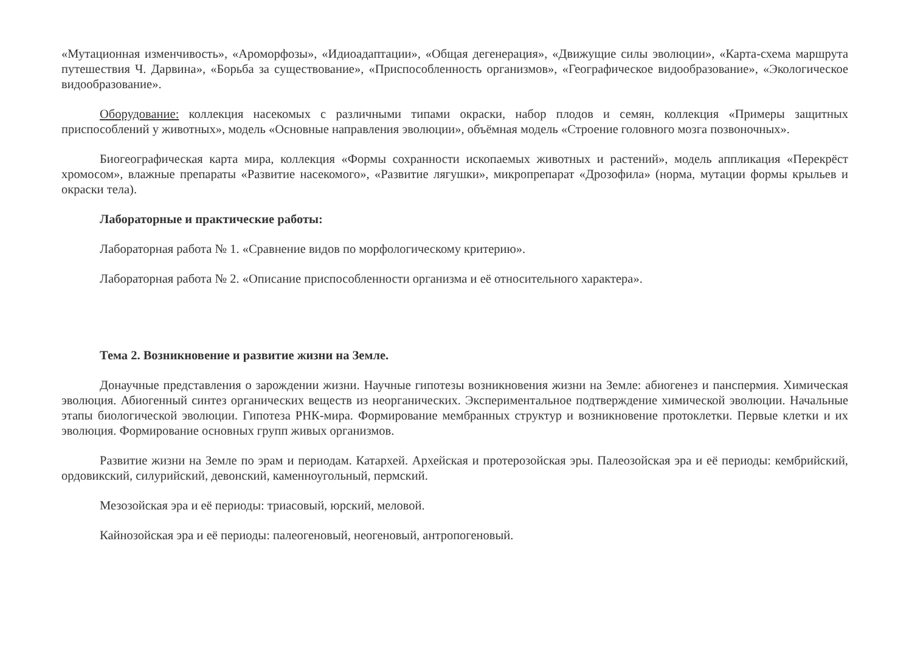«Мутационная изменчивость», «Ароморфозы», «Идиоадаптации», «Общая дегенерация», «Движущие силы эволюции», «Карта-схема маршрута путешествия Ч. Дарвина», «Борьба за существование», «Приспособленность организмов», «Географическое видообразование», «Экологическое видообразование».
Оборудование: коллекция насекомых с различными типами окраски, набор плодов и семян, коллекция «Примеры защитных приспособлений у животных», модель «Основные направления эволюции», объёмная модель «Строение головного мозга позвоночных».
Биогеографическая карта мира, коллекция «Формы сохранности ископаемых животных и растений», модель аппликация «Перекрёст хромосом», влажные препараты «Развитие насекомого», «Развитие лягушки», микропрепарат «Дрозофила» (норма, мутации формы крыльев и окраски тела).
Лабораторные и практические работы:
Лабораторная работа № 1. «Сравнение видов по морфологическому критерию».
Лабораторная работа № 2. «Описание приспособленности организма и её относительного характера».
Тема 2. Возникновение и развитие жизни на Земле.
Донаучные представления о зарождении жизни. Научные гипотезы возникновения жизни на Земле: абиогенез и панспермия. Химическая эволюция. Абиогенный синтез органических веществ из неорганических. Экспериментальное подтверждение химической эволюции. Начальные этапы биологической эволюции. Гипотеза РНК-мира. Формирование мембранных структур и возникновение протоклетки. Первые клетки и их эволюция. Формирование основных групп живых организмов.
Развитие жизни на Земле по эрам и периодам. Катархей. Архейская и протерозойская эры. Палеозойская эра и её периоды: кембрийский, ордовикский, силурийский, девонский, каменноугольный, пермский.
Мезозойская эра и её периоды: триасовый, юрский, меловой.
Кайнозойская эра и её периоды: палеогеновый, неогеновый, антропогеновый.